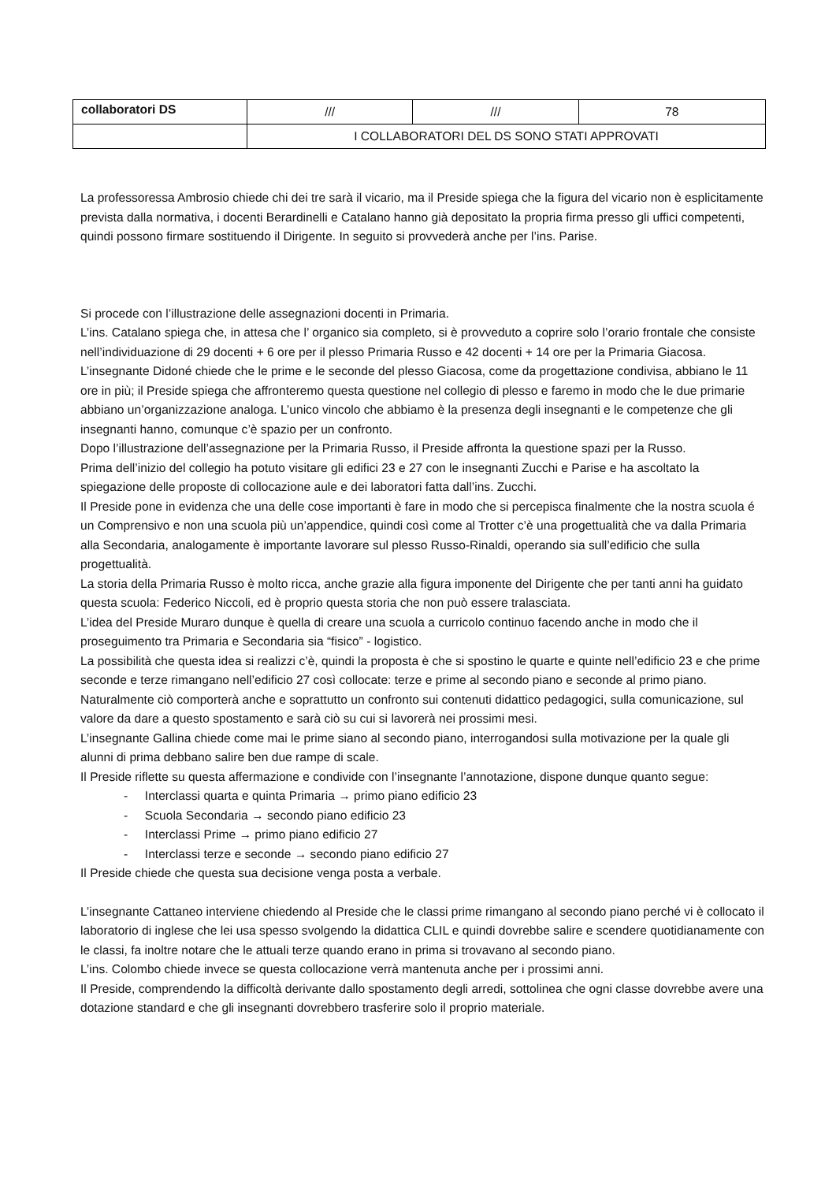| collaboratori DS | /// | /// | 78 |
| | I COLLABORATORI DEL DS SONO STATI APPROVATI | | |
La professoressa Ambrosio chiede chi dei tre sarà il vicario, ma il Preside spiega che la figura del vicario non è esplicitamente prevista dalla normativa, i docenti Berardinelli e Catalano hanno già depositato la propria firma presso gli uffici competenti, quindi possono firmare sostituendo il Dirigente. In seguito si provvederà anche per l’ins. Parise.
Si procede con l’illustrazione delle assegnazioni docenti in Primaria.
L’ins. Catalano spiega che, in attesa che l’ organico sia completo, si è provveduto a coprire solo l’orario frontale che consiste nell’individuazione di 29 docenti + 6 ore per il plesso Primaria Russo e 42 docenti + 14 ore per la Primaria Giacosa.
L’insegnante Didoné chiede che le prime e le seconde del plesso Giacosa, come da progettazione condivisa, abbiano le 11 ore in più; il Preside spiega che affronteremo questa questione nel collegio di plesso e faremo in modo che le due primarie abbiano un’organizzazione analoga. L’unico vincolo che abbiamo è la presenza degli insegnanti e le competenze che gli insegnanti hanno, comunque c’è spazio per un confronto.
Dopo l’illustrazione dell’assegnazione per la Primaria Russo, il Preside affronta la questione spazi per la Russo.
Prima dell’inizio del collegio ha potuto visitare gli edifici 23 e 27 con le insegnanti Zucchi e Parise e ha ascoltato la spiegazione delle proposte di collocazione aule e dei laboratori fatta dall’ins. Zucchi.
Il Preside pone in evidenza che una delle cose importanti è fare in modo che si percepisca finalmente che la nostra scuola é un Comprensivo e non una scuola più un’appendice, quindi così come al Trotter c’è una progettualità che va dalla Primaria alla Secondaria, analogamente è importante lavorare sul plesso Russo-Rinaldi, operando sia sull’edificio che sulla progettualità.
La storia della Primaria Russo è molto ricca, anche grazie alla figura imponente del Dirigente che per tanti anni ha guidato questa scuola: Federico Niccoli, ed è proprio questa storia che non può essere tralasciata.
L’idea del Preside Muraro dunque è quella di creare una scuola a curricolo continuo facendo anche in modo che il proseguimento tra Primaria e Secondaria sia “fisico” - logistico.
La possibilità che questa idea si realizzi c’è, quindi la proposta è che si spostino le quarte e quinte nell’edificio 23 e che prime seconde e terze rimangano nell’edificio 27 così collocate: terze e prime al secondo piano e seconde al primo piano. Naturalmente ciò comporterà anche e soprattutto un confronto sui contenuti didattico pedagogici, sulla comunicazione, sul valore da dare a questo spostamento e sarà ciò su cui si lavorerà nei prossimi mesi.
L’insegnante Gallina chiede come mai le prime siano al secondo piano, interrogandosi sulla motivazione per la quale gli alunni di prima debbano salire ben due rampe di scale.
Il Preside riflette su questa affermazione e condivide con l’insegnante l’annotazione, dispone dunque quanto segue:
- Interclassi quarta e quinta Primaria → primo piano edificio 23
- Scuola Secondaria → secondo piano edificio 23
- Interclassi Prime → primo piano edificio 27
- Interclassi terze e seconde → secondo piano edificio 27
Il Preside chiede che questa sua decisione venga posta a verbale.
L’insegnante Cattaneo interviene chiedendo al Preside che le classi prime rimangano al secondo piano perché vi è collocato il laboratorio di inglese che lei usa spesso svolgendo la didattica CLIL e quindi dovrebbe salire e scendere quotidianamente con le classi, fa inoltre notare che le attuali terze quando erano in prima si trovavano al secondo piano.
L’ins. Colombo chiede invece se questa collocazione verrà mantenuta anche per i prossimi anni.
Il Preside, comprendendo la difficoltà derivante dallo spostamento degli arredi, sottolinea che ogni classe dovrebbe avere una dotazione standard e che gli insegnanti dovrebbero trasferire solo il proprio materiale.